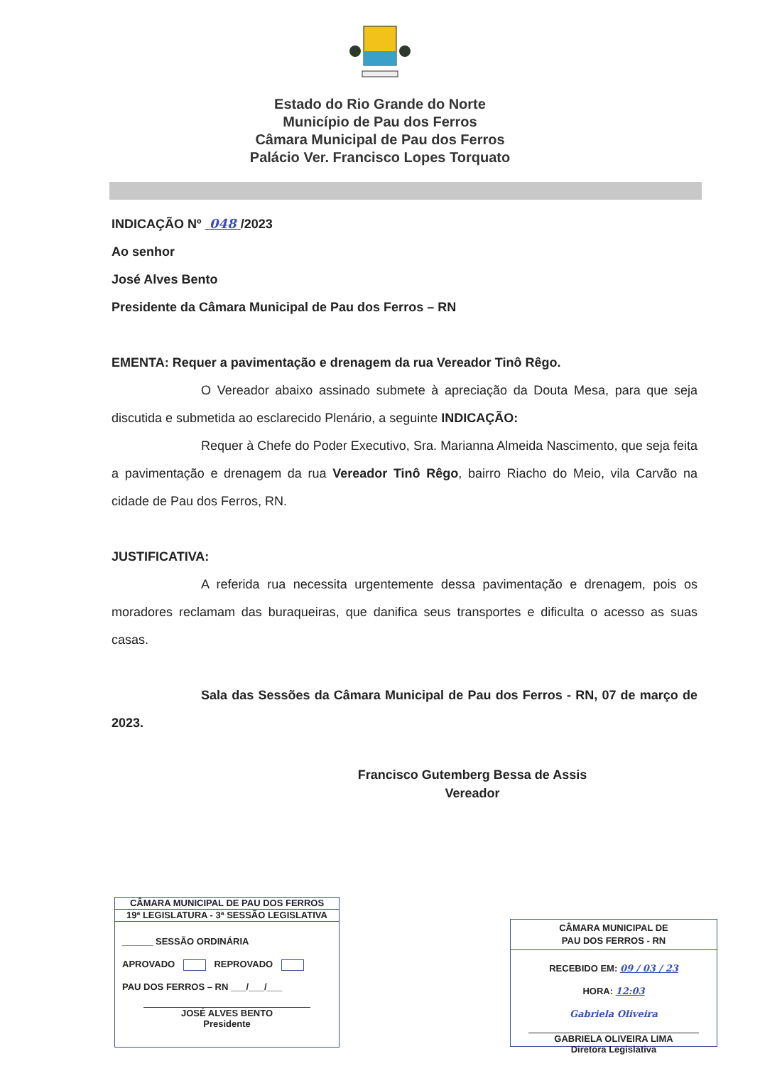Estado do Rio Grande do Norte
Município de Pau dos Ferros
Câmara Municipal de Pau dos Ferros
Palácio Ver. Francisco Lopes Torquato
INDICAÇÃO Nº 048 /2023
Ao senhor
José Alves Bento
Presidente da Câmara Municipal de Pau dos Ferros – RN
EMENTA: Requer a pavimentação e drenagem da rua Vereador Tinô Rêgo.
O Vereador abaixo assinado submete à apreciação da Douta Mesa, para que seja discutida e submetida ao esclarecido Plenário, a seguinte INDICAÇÃO:
Requer à Chefe do Poder Executivo, Sra. Marianna Almeida Nascimento, que seja feita a pavimentação e drenagem da rua Vereador Tinô Rêgo, bairro Riacho do Meio, vila Carvão na cidade de Pau dos Ferros, RN.
JUSTIFICATIVA:
A referida rua necessita urgentemente dessa pavimentação e drenagem, pois os moradores reclamam das buraqueiras, que danifica seus transportes e dificulta o acesso as suas casas.
Sala das Sessões da Câmara Municipal de Pau dos Ferros - RN, 07 de março de 2023.
Francisco Gutemberg Bessa de Assis
Vereador
CÂMARA MUNICIPAL DE PAU DOS FERROS
19ª LEGISLATURA - 3ª SESSÃO LEGISLATIVA
______ SESSÃO ORDINÁRIA
APROVADO REPROVADO
PAU DOS FERROS – RN ___/___/___
JOSÉ ALVES BENTO
Presidente
CÂMARA MUNICIPAL DE
PAU DOS FERROS - RN
RECEBIDO EM: 09 / 03 / 23
HORA: 12:03
Gabriela Oliveira
GABRIELA OLIVEIRA LIMA
Diretora Legislativa